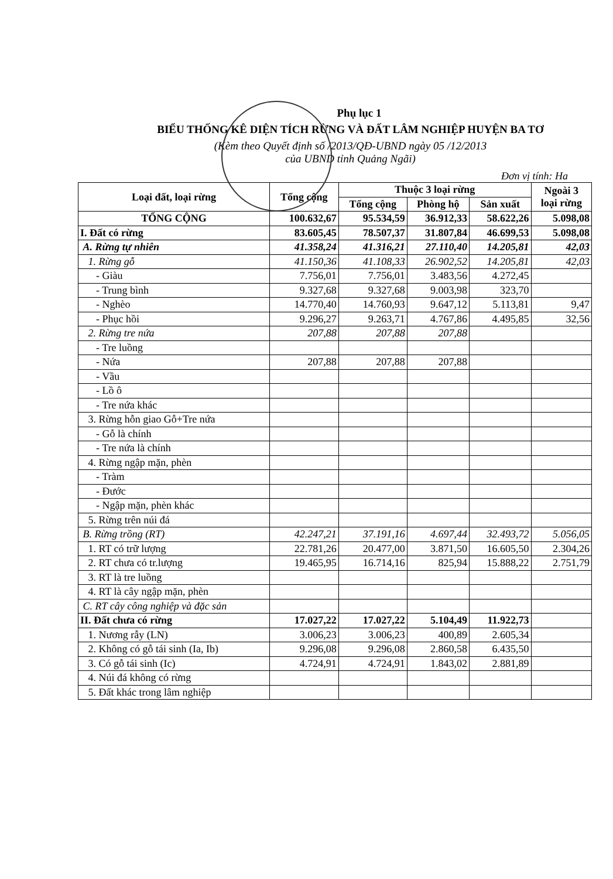Phụ lục 1
BIỂU THỐNG KÊ DIỆN TÍCH RỪNG VÀ ĐẤT LÂM NGHIỆP HUYỆN BA TƠ
(Kèm theo Quyết định số /2013/QĐ-UBND ngày 05 /12/2013
của UBND tỉnh Quảng Ngãi)
Đơn vị tính: Ha
| Loại đất, loại rừng | Tổng cộng | Thuộc 3 loại rừng | | | Ngoài 3 loại rừng |
| --- | --- | --- | --- | --- | --- |
| | | Tổng cộng | Phòng hộ | Sản xuất | |
| TỔNG CỘNG | 100.632,67 | 95.534,59 | 36.912,33 | 58.622,26 | 5.098,08 |
| I. Đất có rừng | 83.605,45 | 78.507,37 | 31.807,84 | 46.699,53 | 5.098,08 |
| A. Rừng tự nhiên | 41.358,24 | 41.316,21 | 27.110,40 | 14.205,81 | 42,03 |
| 1. Rừng gỗ | 41.150,36 | 41.108,33 | 26.902,52 | 14.205,81 | 42,03 |
| - Giàu | 7.756,01 | 7.756,01 | 3.483,56 | 4.272,45 | |
| - Trung bình | 9.327,68 | 9.327,68 | 9.003,98 | 323,70 | |
| - Nghèo | 14.770,40 | 14.760,93 | 9.647,12 | 5.113,81 | 9,47 |
| - Phục hồi | 9.296,27 | 9.263,71 | 4.767,86 | 4.495,85 | 32,56 |
| 2. Rừng tre nứa | 207,88 | 207,88 | 207,88 | | |
| - Tre luồng | | | | | |
| - Nứa | 207,88 | 207,88 | 207,88 | | |
| - Vầu | | | | | |
| - Lồ ô | | | | | |
| - Tre nứa khác | | | | | |
| 3. Rừng hỗn giao Gỗ+Tre nứa | | | | | |
| - Gỗ là chính | | | | | |
| - Tre nứa là chính | | | | | |
| 4. Rừng ngập mặn, phèn | | | | | |
| - Tràm | | | | | |
| - Đước | | | | | |
| - Ngập mặn, phèn khác | | | | | |
| 5. Rừng trên núi đá | | | | | |
| B. Rừng trồng (RT) | 42.247,21 | 37.191,16 | 4.697,44 | 32.493,72 | 5.056,05 |
| 1. RT có trữ lượng | 22.781,26 | 20.477,00 | 3.871,50 | 16.605,50 | 2.304,26 |
| 2. RT chưa có tr.lượng | 19.465,95 | 16.714,16 | 825,94 | 15.888,22 | 2.751,79 |
| 3. RT là tre luồng | | | | | |
| 4. RT là cây ngập mặn, phèn | | | | | |
| C. RT cây công nghiệp và đặc sản | | | | | |
| II. Đất chưa có rừng | 17.027,22 | 17.027,22 | 5.104,49 | 11.922,73 | |
| 1. Nương rẫy (LN) | 3.006,23 | 3.006,23 | 400,89 | 2.605,34 | |
| 2. Không có gỗ tái sinh (Ia, Ib) | 9.296,08 | 9.296,08 | 2.860,58 | 6.435,50 | |
| 3. Có gỗ tái sinh (Ic) | 4.724,91 | 4.724,91 | 1.843,02 | 2.881,89 | |
| 4. Núi đá không có rừng | | | | | |
| 5. Đất khác trong lâm nghiệp | | | | | |